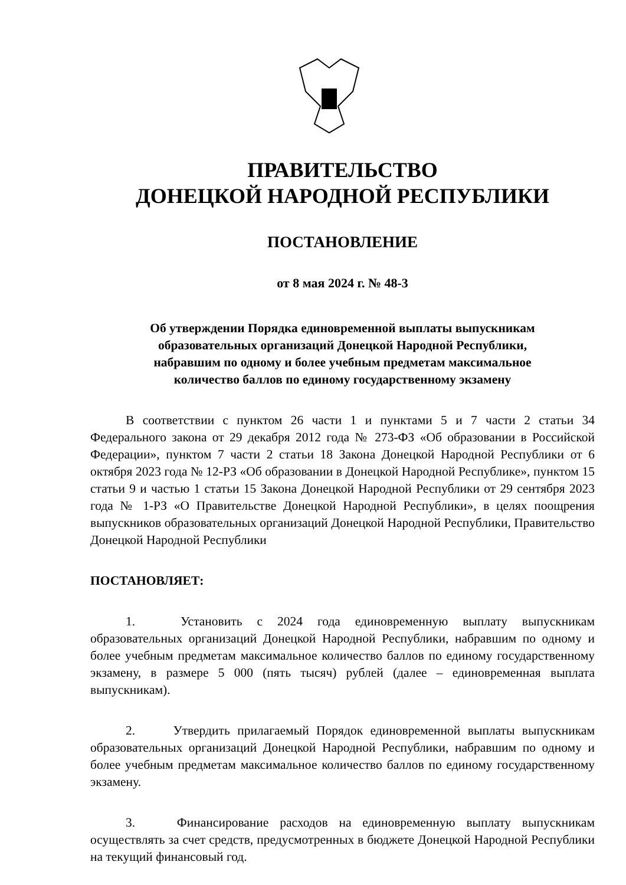ПРАВИТЕЛЬСТВО
ДОНЕЦКОЙ НАРОДНОЙ РЕСПУБЛИКИ
ПОСТАНОВЛЕНИЕ
от 8 мая 2024 г. № 48-3
Об утверждении Порядка единовременной выплаты выпускникам
образовательных организаций Донецкой Народной Республики,
набравшим по одному и более учебным предметам максимальное
количество баллов по единому государственному экзамену
В соответствии с пунктом 26 части 1 и пунктами 5 и 7 части 2 статьи 34 Федерального закона от 29 декабря 2012 года № 273-ФЗ «Об образовании в Российской Федерации», пунктом 7 части 2 статьи 18 Закона Донецкой Народной Республики от 6 октября 2023 года № 12-РЗ «Об образовании в Донецкой Народной Республике», пунктом 15 статьи 9 и частью 1 статьи 15 Закона Донецкой Народной Республики от 29 сентября 2023 года № 1-РЗ «О Правительстве Донецкой Народной Республики», в целях поощрения выпускников образовательных организаций Донецкой Народной Республики, Правительство Донецкой Народной Республики
ПОСТАНОВЛЯЕТ:
1. Установить с 2024 года единовременную выплату выпускникам образовательных организаций Донецкой Народной Республики, набравшим по одному и более учебным предметам максимальное количество баллов по единому государственному экзамену, в размере 5 000 (пять тысяч) рублей (далее – единовременная выплата выпускникам).
2. Утвердить прилагаемый Порядок единовременной выплаты выпускникам образовательных организаций Донецкой Народной Республики, набравшим по одному и более учебным предметам максимальное количество баллов по единому государственному экзамену.
3. Финансирование расходов на единовременную выплату выпускникам осуществлять за счет средств, предусмотренных в бюджете Донецкой Народной Республики на текущий финансовый год.